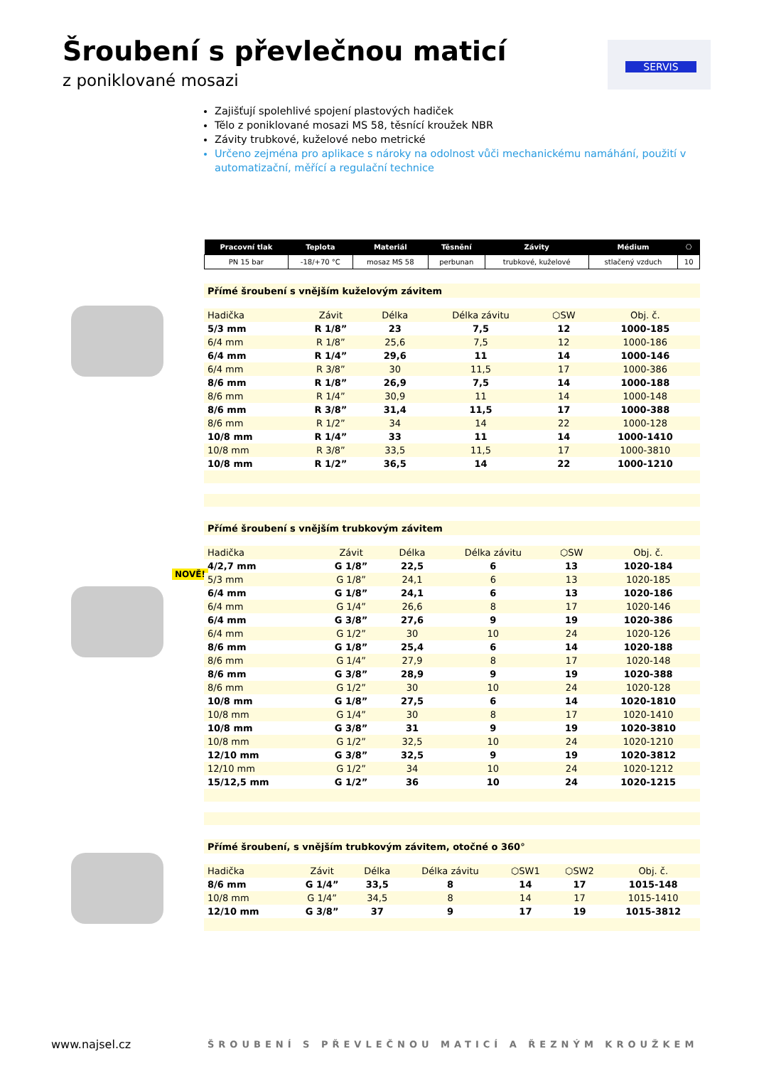Šroubení s převlečnou maticí
z poniklované mosazi
SERVIS
Zajišťují spolehlivé spojení plastových hadiček
Tělo z poniklované mosazi MS 58, těsnící kroužek NBR
Závity trubkové, kuželové nebo metrické
Určeno zejména pro aplikace s nároky na odolnost vůči mechanickému namáhání, použití v automatizační, měřící a regulační technice
NOVĚ!
| Pracovní tlak | Teplota | Materiál | Těsnění | Závity | Médium | ⎔ |
| --- | --- | --- | --- | --- | --- | --- |
| PN 15 bar | -18/+70 °C | mosaz MS 58 | perbunan | trubkové, kuželové | stlačený vzduch | 10 |
Přímé šroubení s vnějším kuželovým závitem
| Hadička | Závit | Délka | Délka závitu | ⬡SW | Obj. č. |
| --- | --- | --- | --- | --- | --- |
| 5/3 mm | R 1/8” | 23 | 7,5 | 12 | 1000-185 |
| 6/4 mm | R 1/8” | 25,6 | 7,5 | 12 | 1000-186 |
| 6/4 mm | R 1/4” | 29,6 | 11 | 14 | 1000-146 |
| 6/4 mm | R 3/8” | 30 | 11,5 | 17 | 1000-386 |
| 8/6 mm | R 1/8” | 26,9 | 7,5 | 14 | 1000-188 |
| 8/6 mm | R 1/4” | 30,9 | 11 | 14 | 1000-148 |
| 8/6 mm | R 3/8” | 31,4 | 11,5 | 17 | 1000-388 |
| 8/6 mm | R 1/2” | 34 | 14 | 22 | 1000-128 |
| 10/8 mm | R 1/4” | 33 | 11 | 14 | 1000-1410 |
| 10/8 mm | R 3/8” | 33,5 | 11,5 | 17 | 1000-3810 |
| 10/8 mm | R 1/2” | 36,5 | 14 | 22 | 1000-1210 |
Přímé šroubení s vnějším trubkovým závitem
| Hadička | Závit | Délka | Délka závitu | ⬡SW | Obj. č. |
| --- | --- | --- | --- | --- | --- |
| 4/2,7 mm | G 1/8” | 22,5 | 6 | 13 | 1020-184 |
| 5/3 mm | G 1/8” | 24,1 | 6 | 13 | 1020-185 |
| 6/4 mm | G 1/8” | 24,1 | 6 | 13 | 1020-186 |
| 6/4 mm | G 1/4” | 26,6 | 8 | 17 | 1020-146 |
| 6/4 mm | G 3/8” | 27,6 | 9 | 19 | 1020-386 |
| 6/4 mm | G 1/2” | 30 | 10 | 24 | 1020-126 |
| 8/6 mm | G 1/8” | 25,4 | 6 | 14 | 1020-188 |
| 8/6 mm | G 1/4” | 27,9 | 8 | 17 | 1020-148 |
| 8/6 mm | G 3/8” | 28,9 | 9 | 19 | 1020-388 |
| 8/6 mm | G 1/2” | 30 | 10 | 24 | 1020-128 |
| 10/8 mm | G 1/8” | 27,5 | 6 | 14 | 1020-1810 |
| 10/8 mm | G 1/4” | 30 | 8 | 17 | 1020-1410 |
| 10/8 mm | G 3/8” | 31 | 9 | 19 | 1020-3810 |
| 10/8 mm | G 1/2” | 32,5 | 10 | 24 | 1020-1210 |
| 12/10 mm | G 3/8” | 32,5 | 9 | 19 | 1020-3812 |
| 12/10 mm | G 1/2” | 34 | 10 | 24 | 1020-1212 |
| 15/12,5 mm | G 1/2” | 36 | 10 | 24 | 1020-1215 |
Přímé šroubení, s vnějším trubkovým závitem, otočné o 360°
| Hadička | Závit | Délka | Délka závitu | ⬡SW1 | ⬡SW2 | Obj. č. |
| --- | --- | --- | --- | --- | --- | --- |
| 8/6 mm | G 1/4” | 33,5 | 8 | 14 | 17 | 1015-148 |
| 10/8 mm | G 1/4” | 34,5 | 8 | 14 | 17 | 1015-1410 |
| 12/10 mm | G 3/8” | 37 | 9 | 17 | 19 | 1015-3812 |
www.najsel.cz
ŠROUBENÍ S PŘEVLEČNOU MATICÍ A ŘEZNÝM KROUŽKEM